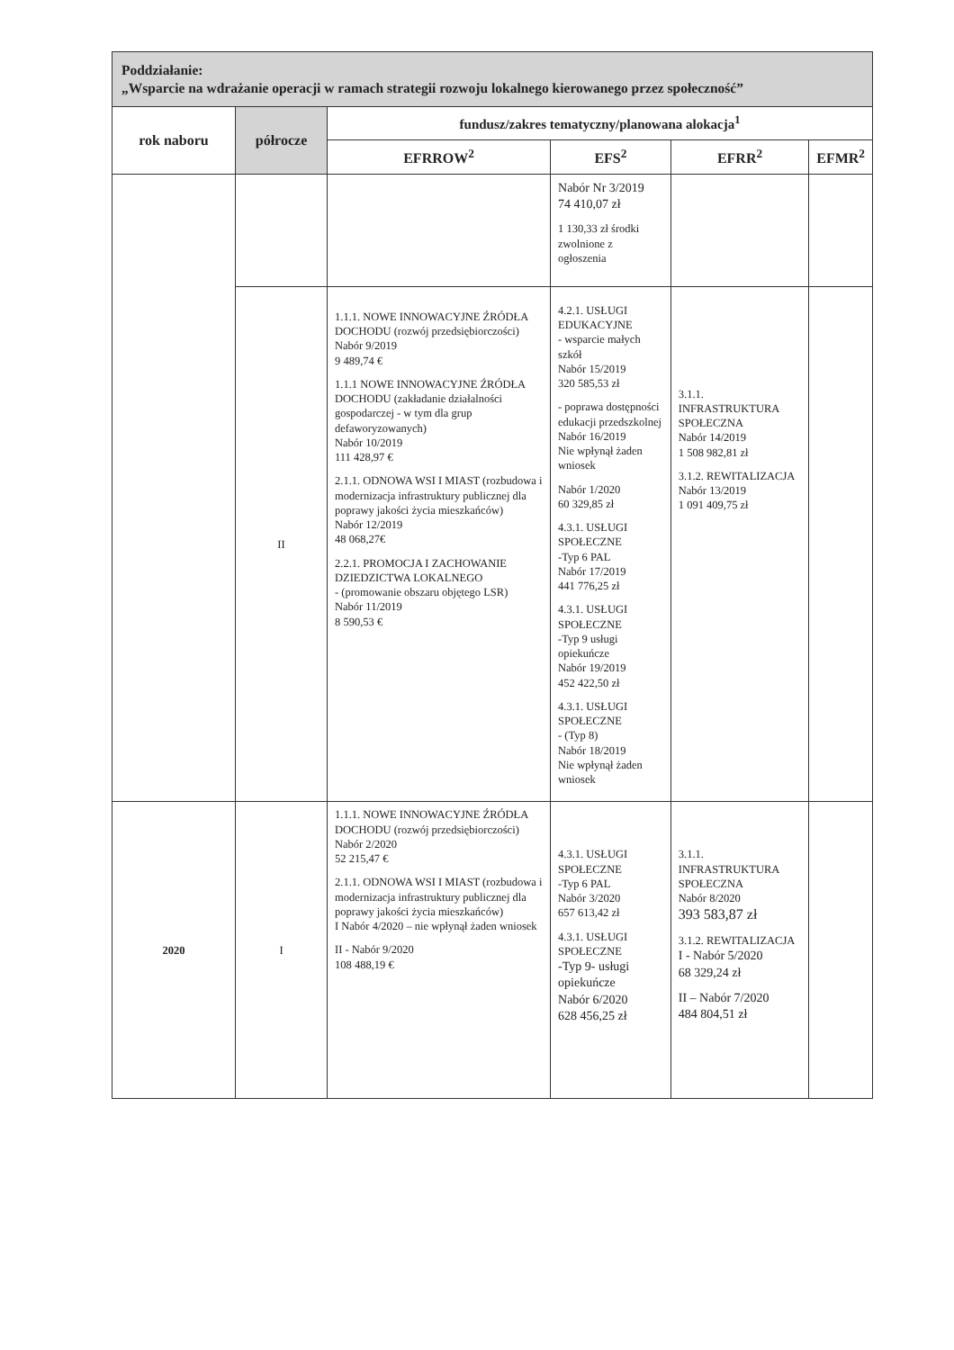| Poddziałanie: „Wsparcie na wdrażanie operacji w ramach strategii rozwoju lokalnego kierowanego przez społeczność” | | | | | |
| rok naboru | półrocze | fundusz/zakres tematyczny/planowana alokacja<sup>1</sup> | | | |
| | | EFRROW<sup>2</sup> | EFS<sup>2</sup> | EFRR<sup>2</sup> | EFMR<sup>2</sup> |
| | | | Nabór Nr 3/2019 74 410,07 zł 1 130,33 zł środki zwolnione z ogłoszenia | | |
| | II | 1.1.1. NOWE INNOWACYJNE ŹRÓDŁA DOCHODU (rozwój przedsiębiorczości) Nabór 9/2019 9 489,74 € 1.1.1 NOWE INNOWACYJNE ŹRÓDŁA DOCHODU (zakładanie działalności gospodarczej - w tym dla grup defaworyzowanych) Nabór 10/2019 111 428,97 € 2.1.1. ODNOWA WSI I MIAST (rozbudowa i modernizacja infrastruktury publicznej dla poprawy jakości życia mieszkańców) Nabór 12/2019 48 068,27€ 2.2.1. PROMOCJA I ZACHOWANIE DZIEDZICTWA LOKALNEGO - (promowanie obszaru objętego LSR) Nabór 11/2019 8 590,53 € | 4.2.1. USŁUGI EDUKACYJNE - wsparcie małych szkół Nabór 15/2019 320 585,53 zł - poprawa dostępności edukacji przedszkolnej Nabór 16/2019 Nie wpłynął żaden wniosek Nabór 1/2020 60 329,85 zł 4.3.1. USŁUGI SPOŁECZNE -Typ 6 PAL Nabór 17/2019 441 776,25 zł 4.3.1. USŁUGI SPOŁECZNE -Typ 9 usługi opiekuńcze Nabór 19/2019 452 422,50 zł 4.3.1. USŁUGI SPOŁECZNE - (Typ 8) Nabór 18/2019 Nie wpłynął żaden wniosek | 3.1.1. INFRASTRUKTURA SPOŁECZNA Nabór 14/2019 1 508 982,81 zł 3.1.2. REWITALIZACJA Nabór 13/2019 1 091 409,75 zł | |
| 2020 | I | 1.1.1. NOWE INNOWACYJNE ŹRÓDŁA DOCHODU (rozwój przedsiębiorczości) Nabór 2/2020 52 215,47 € 2.1.1. ODNOWA WSI I MIAST (rozbudowa i modernizacja infrastruktury publicznej dla poprawy jakości życia mieszkańców) I Nabór 4/2020 – nie wpłynął żaden wniosek II - Nabór 9/2020 108 488,19 € | 4.3.1. USŁUGI SPOŁECZNE -Typ 6 PAL Nabór 3/2020 657 613,42 zł 4.3.1. USŁUGI SPOŁECZNE -Typ 9- usługi opiekuńcze Nabór 6/2020 628 456,25 zł | 3.1.1. INFRASTRUKTURA SPOŁECZNA Nabór 8/2020 393 583,87 zł 3.1.2. REWITALIZACJA I - Nabór 5/2020 68 329,24 zł II – Nabór 7/2020 484 804,51 zł | |